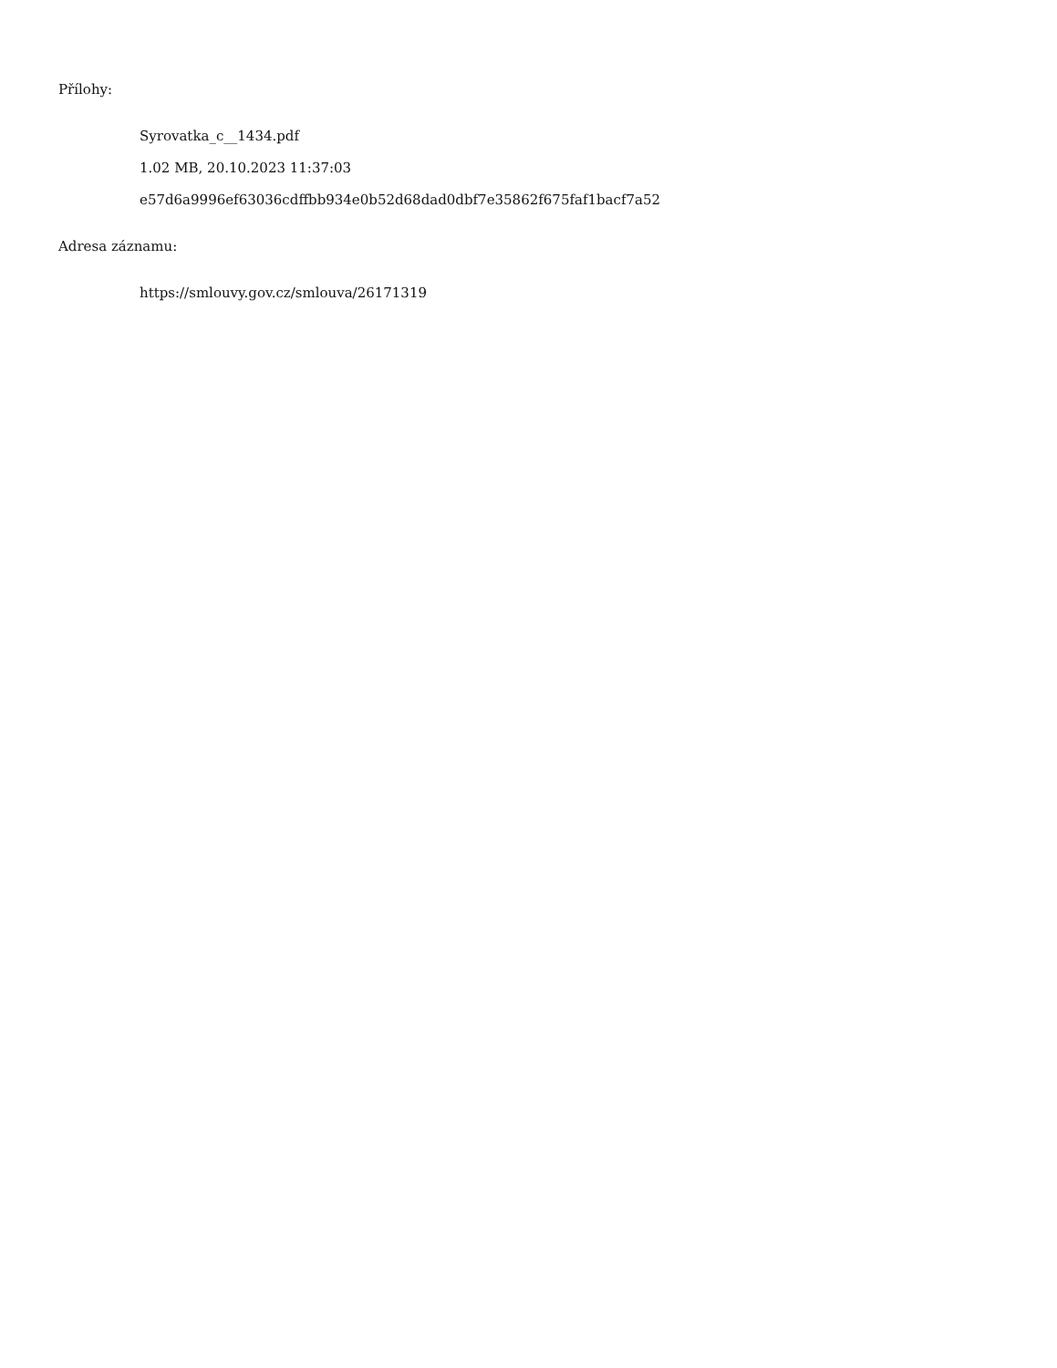Přílohy:
Syrovatka_c__1434.pdf
1.02 MB, 20.10.2023 11:37:03
e57d6a9996ef63036cdffbb934e0b52d68dad0dbf7e35862f675faf1bacf7a52
Adresa záznamu:
https://smlouvy.gov.cz/smlouva/26171319